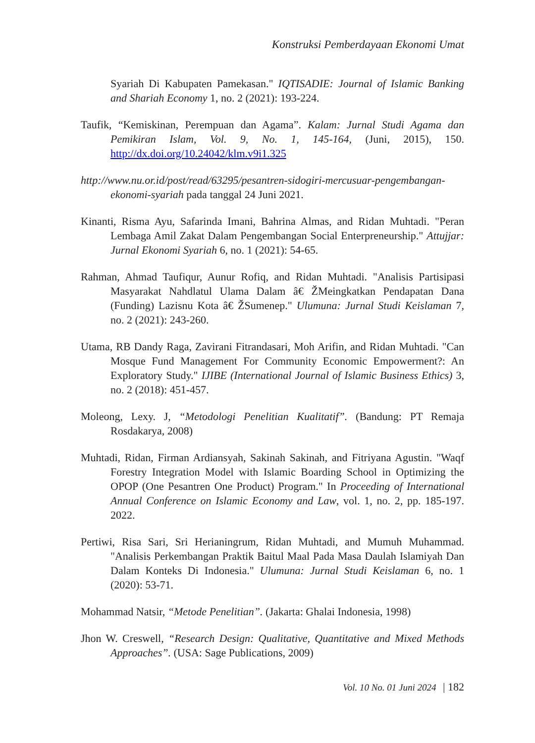Konstruksi Pemberdayaan Ekonomi Umat
Syariah Di Kabupaten Pamekasan." IQTISADIE: Journal of Islamic Banking and Shariah Economy 1, no. 2 (2021): 193-224.
Taufik, “Kemiskinan, Perempuan dan Agama”. Kalam: Jurnal Studi Agama dan Pemikiran Islam, Vol. 9, No. 1, 145-164, (Juni, 2015), 150. http://dx.doi.org/10.24042/klm.v9i1.325
http://www.nu.or.id/post/read/63295/pesantren-sidogiri-mercusuar-pengembangan-ekonomi-syariah pada tanggal 24 Juni 2021.
Kinanti, Risma Ayu, Safarinda Imani, Bahrina Almas, and Ridan Muhtadi. "Peran Lembaga Amil Zakat Dalam Pengembangan Social Enterpreneurship." Attujjar: Jurnal Ekonomi Syariah 6, no. 1 (2021): 54-65.
Rahman, Ahmad Taufiqur, Aunur Rofiq, and Ridan Muhtadi. "Analisis Partisipasi Masyarakat Nahdlatul Ulama Dalam â€ ŽMeingkatkan Pendapatan Dana (Funding) Lazisnu Kota â€ ŽSumenep." Ulumuna: Jurnal Studi Keislaman 7, no. 2 (2021): 243-260.
Utama, RB Dandy Raga, Zavirani Fitrandasari, Moh Arifin, and Ridan Muhtadi. "Can Mosque Fund Management For Community Economic Empowerment?: An Exploratory Study." IJIBE (International Journal of Islamic Business Ethics) 3, no. 2 (2018): 451-457.
Moleong, Lexy. J, “Metodologi Penelitian Kualitatif”. (Bandung: PT Remaja Rosdakarya, 2008)
Muhtadi, Ridan, Firman Ardiansyah, Sakinah Sakinah, and Fitriyana Agustin. "Waqf Forestry Integration Model with Islamic Boarding School in Optimizing the OPOP (One Pesantren One Product) Program." In Proceeding of International Annual Conference on Islamic Economy and Law, vol. 1, no. 2, pp. 185-197. 2022.
Pertiwi, Risa Sari, Sri Herianingrum, Ridan Muhtadi, and Mumuh Muhammad. "Analisis Perkembangan Praktik Baitul Maal Pada Masa Daulah Islamiyah Dan Dalam Konteks Di Indonesia." Ulumuna: Jurnal Studi Keislaman 6, no. 1 (2020): 53-71.
Mohammad Natsir, “Metode Penelitian”. (Jakarta: Ghalai Indonesia, 1998)
Jhon W. Creswell, “Research Design: Qualitative, Quantitative and Mixed Methods Approaches”. (USA: Sage Publications, 2009)
Vol. 10 No. 01 Juni 2024 | 182